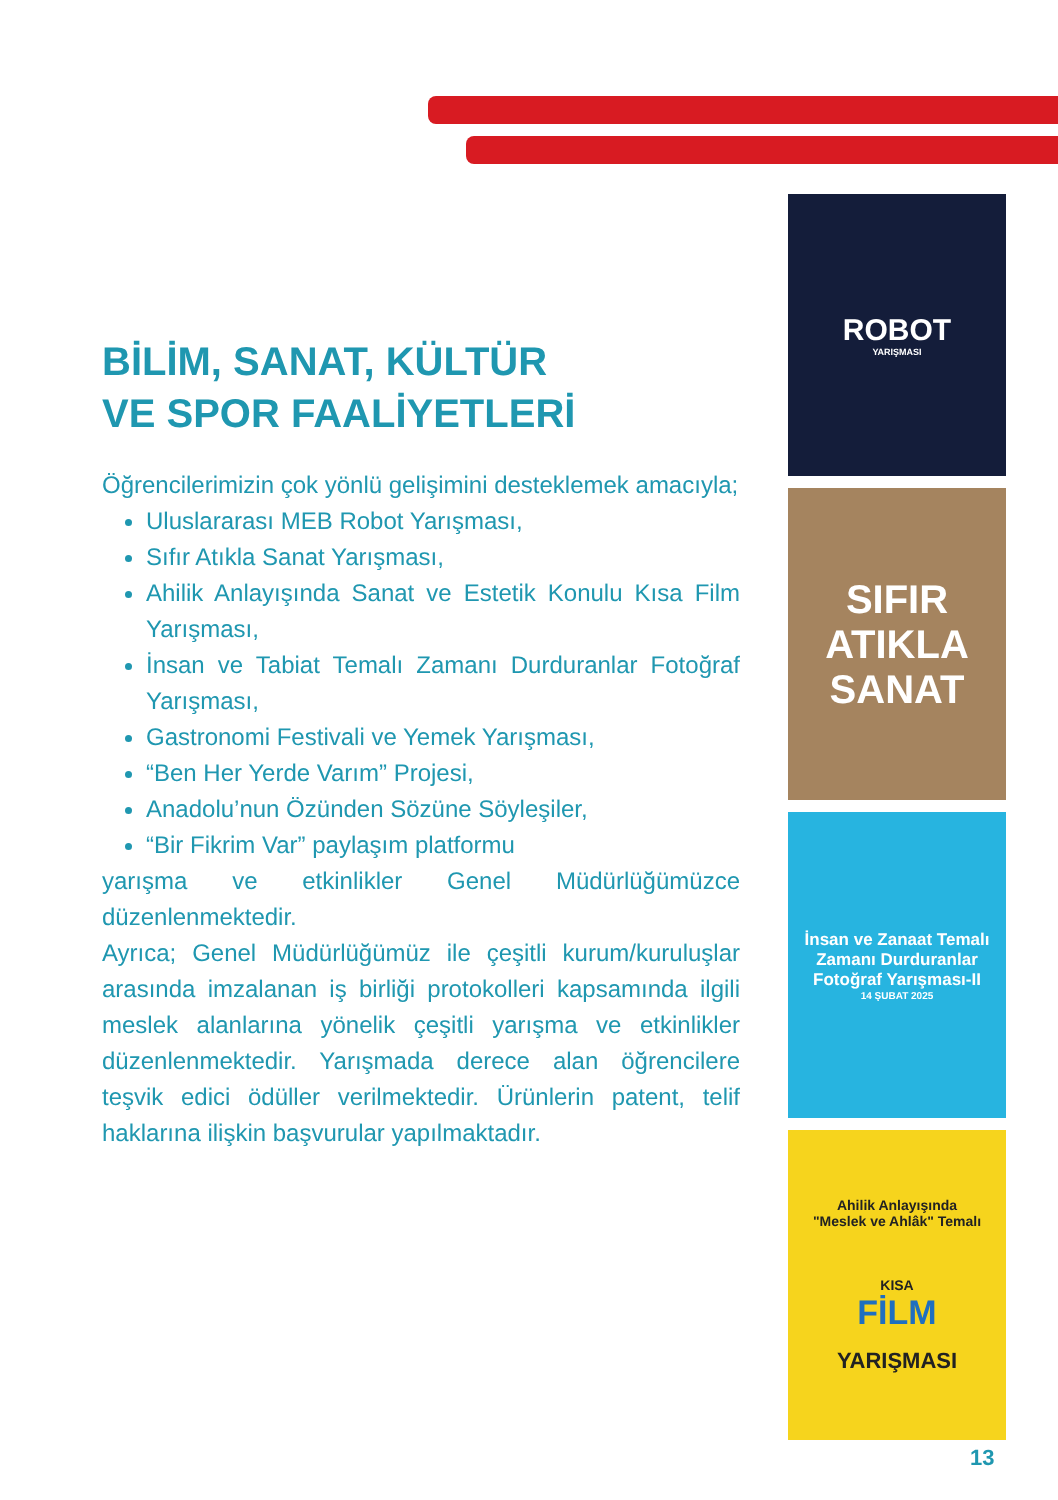BİLİM, SANAT, KÜLTÜR
VE SPOR FAALİYETLERİ
Öğrencilerimizin çok yönlü gelişimini desteklemek amacıyla;
Uluslararası MEB Robot Yarışması,
Sıfır Atıkla Sanat Yarışması,
Ahilik Anlayışında Sanat ve Estetik Konulu Kısa Film Yarışması,
İnsan ve Tabiat Temalı Zamanı Durduranlar Fotoğraf Yarışması,
Gastronomi Festivali ve Yemek Yarışması,
“Ben Her Yerde Varım” Projesi,
Anadolu’nun Özünden Sözüne Söyleşiler,
“Bir Fikrim Var” paylaşım platformu
yarışma ve etkinlikler Genel Müdürlüğümüzce düzenlenmektedir.
Ayrıca; Genel Müdürlüğümüz ile çeşitli kurum/kuruluşlar arasında imzalanan iş birliği protokolleri kapsamında ilgili meslek alanlarına yönelik çeşitli yarışma ve etkinlikler düzenlenmektedir. Yarışmada derece alan öğrencilere teşvik edici ödüller verilmektedir. Ürünlerin patent, telif haklarına ilişkin başvurular yapılmaktadır.
ROBOT
YARIŞMASI
SIFIR
ATIKLA
SANAT
İnsan ve Zanaat Temalı
Zamanı Durduranlar
Fotoğraf Yarışması-II
14 ŞUBAT 2025
Ahilik Anlayışında
"Meslek ve Ahlâk" Temalı
KISA
FİLM
YARIŞMASI
13